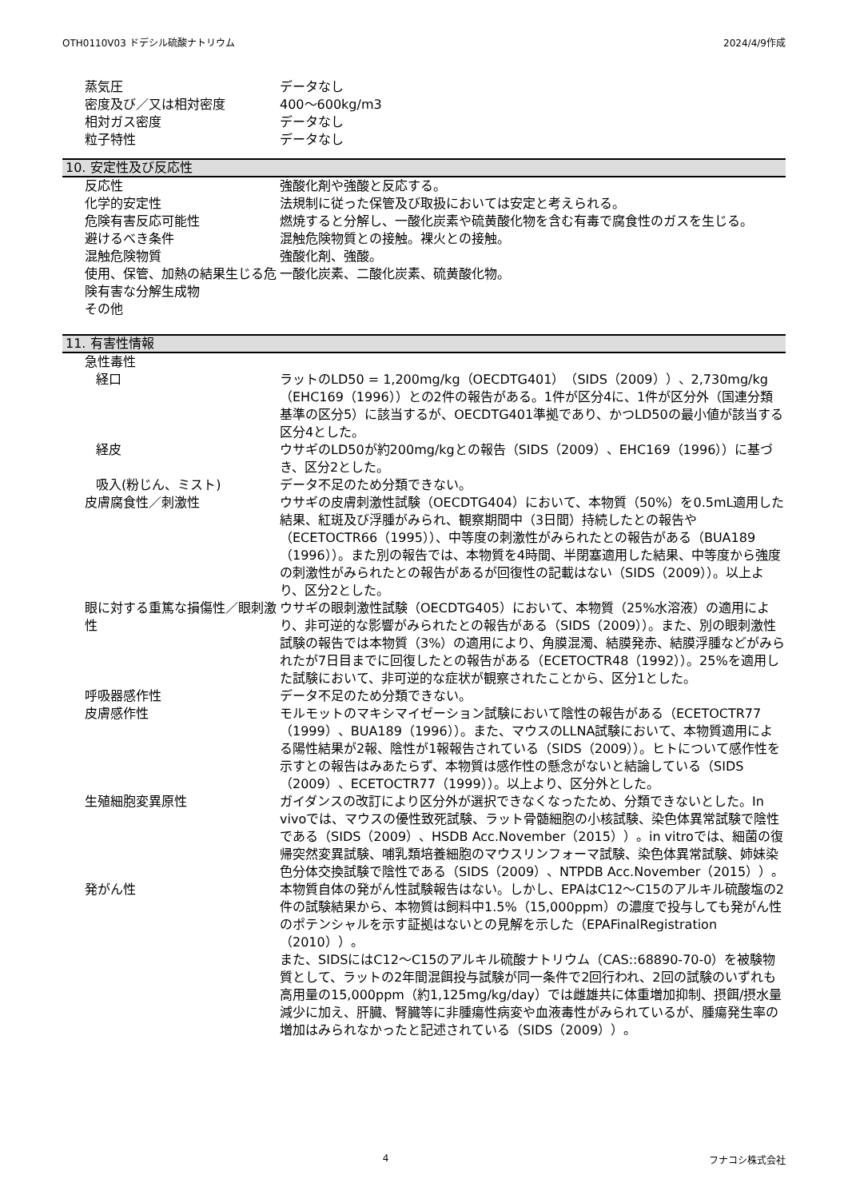OTH0110V03 ドデシル硫酸ナトリウム 2024/4/9作成
蒸気圧 データなし
密度及び／又は相対密度 400～600kg/m3
相対ガス密度 データなし
粒子特性 データなし
10. 安定性及び反応性
反応性 強酸化剤や強酸と反応する。
化学的安定性 法規制に従った保管及び取扱においては安定と考えられる。
危険有害反応可能性 燃焼すると分解し、一酸化炭素や硫黄酸化物を含む有毒で腐食性のガスを生じる。
避けるべき条件 混触危険物質との接触。裸火との接触。
混触危険物質 強酸化剤、強酸。
使用、保管、加熱の結果生じる危険有害な分解生成物
一酸化炭素、二酸化炭素、硫黄酸化物。
その他
11. 有害性情報
急性毒性
経口 ラットのLD50 = 1,200mg/kg（OECDTG401）（SIDS（2009））、2,730mg/kg（EHC169（1996））との2件の報告がある。1件が区分4に、1件が区分外（国連分類基準の区分5）に該当するが、OECDTG401準拠であり、かつLD50の最小値が該当する区分4とした。
経皮 ウサギのLD50が約200mg/kgとの報告（SIDS（2009）、EHC169（1996））に基づき、区分2とした。
吸入(粉じん、ミスト) データ不足のため分類できない。
皮膚腐食性／刺激性 ウサギの皮膚刺激性試験（OECDTG404）において、本物質（50%）を0.5mL適用した結果、紅斑及び浮腫がみられ、観察期間中（3日間）持続したとの報告や（ECETOCTR66（1995））、中等度の刺激性がみられたとの報告がある（BUA189（1996））。また別の報告では、本物質を4時間、半閉塞適用した結果、中等度から強度の刺激性がみられたとの報告があるが回復性の記載はない（SIDS（2009））。以上より、区分2とした。
眼に対する重篤な損傷性／眼刺激性 ウサギの眼刺激性試験（OECDTG405）において、本物質（25%水溶液）の適用により、非可逆的な影響がみられたとの報告がある（SIDS（2009））。また、別の眼刺激性試験の報告では本物質（3%）の適用により、角膜混濁、結膜発赤、結膜浮腫などがみられたが7日目までに回復したとの報告がある（ECETOCTR48（1992））。25%を適用した試験において、非可逆的な症状が観察されたことから、区分1とした。
呼吸器感作性 データ不足のため分類できない。
皮膚感作性 モルモットのマキシマイゼーション試験において陰性の報告がある（ECETOCTR77（1999）、BUA189（1996））。また、マウスのLLNA試験において、本物質適用による陽性結果が2報、陰性が1報報告されている（SIDS（2009））。ヒトについて感作性を示すとの報告はみあたらず、本物質は感作性の懸念がないと結論している（SIDS（2009）、ECETOCTR77（1999））。以上より、区分外とした。
生殖細胞変異原性 ガイダンスの改訂により区分外が選択できなくなったため、分類できないとした。In vivoでは、マウスの優性致死試験、ラット骨髄細胞の小核試験、染色体異常試験で陰性である（SIDS（2009）、HSDB Acc.November（2015））。in vitroでは、細菌の復帰突然変異試験、哺乳類培養細胞のマウスリンフォーマ試験、染色体異常試験、姉妹染色分体交換試験で陰性である（SIDS（2009）、NTPDB Acc.November（2015））。
発がん性 本物質自体の発がん性試験報告はない。しかし、EPAはC12～C15のアルキル硫酸塩の2件の試験結果から、本物質は飼料中1.5%（15,000ppm）の濃度で投与しても発がん性のポテンシャルを示す証拠はないとの見解を示した（EPAFinalRegistration（2010））。
また、SIDSにはC12～C15のアルキル硫酸ナトリウム（CAS::68890-70-0）を被験物質として、ラットの2年間混餌投与試験が同一条件で2回行われ、2回の試験のいずれも高用量の15,000ppm（約1,125mg/kg/day）では雌雄共に体重増加抑制、摂餌/摂水量減少に加え、肝臓、腎臓等に非腫瘍性病変や血液毒性がみられているが、腫瘍発生率の増加はみられなかったと記述されている（SIDS（2009））。
4 フナコシ株式会社